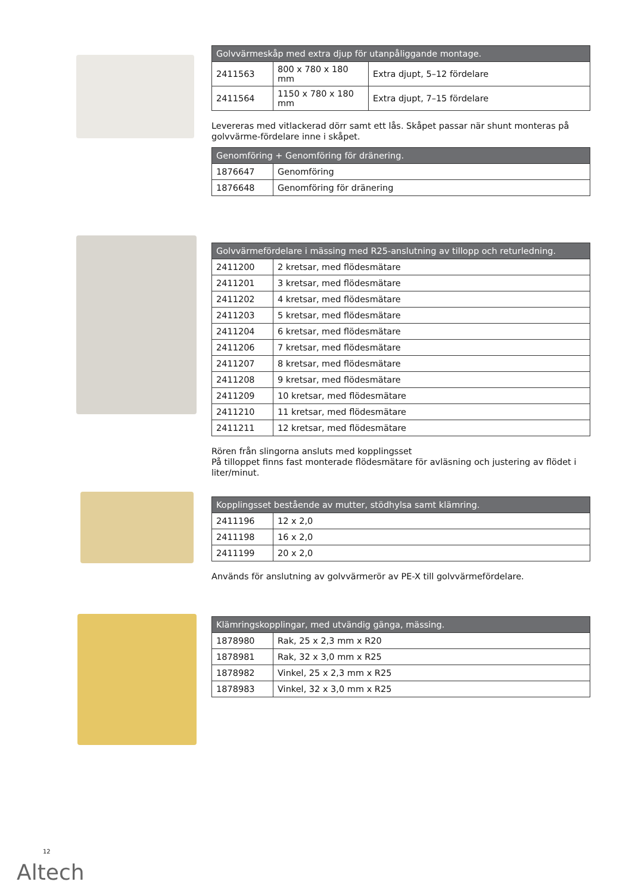| Golvvärmeskåp med extra djup för utanpåliggande montage. | | |
| --- | --- | --- |
| 2411563 | 800 x 780 x 180 mm | Extra djupt, 5–12 fördelare |
| 2411564 | 1150 x 780 x 180 mm | Extra djupt, 7–15 fördelare |
Levereras med vitlackerad dörr samt ett lås. Skåpet passar när shunt monteras på golvvärme-fördelare inne i skåpet.
| Genomföring + Genomföring för dränering. | |
| --- | --- |
| 1876647 | Genomföring |
| 1876648 | Genomföring för dränering |
| Golvvärmefördelare i mässing med R25-anslutning av tillopp och returledning. | |
| --- | --- |
| 2411200 | 2 kretsar, med flödesmätare |
| 2411201 | 3 kretsar, med flödesmätare |
| 2411202 | 4 kretsar, med flödesmätare |
| 2411203 | 5 kretsar, med flödesmätare |
| 2411204 | 6 kretsar, med flödesmätare |
| 2411206 | 7 kretsar, med flödesmätare |
| 2411207 | 8 kretsar, med flödesmätare |
| 2411208 | 9 kretsar, med flödesmätare |
| 2411209 | 10 kretsar, med flödesmätare |
| 2411210 | 11 kretsar, med flödesmätare |
| 2411211 | 12 kretsar, med flödesmätare |
Rören från slingorna ansluts med kopplingsset
På tilloppet finns fast monterade flödesmätare för avläsning och justering av flödet i liter/minut.
| Kopplingsset bestående av mutter, stödhylsa samt klämring. | |
| --- | --- |
| 2411196 | 12 x 2,0 |
| 2411198 | 16 x 2,0 |
| 2411199 | 20 x 2,0 |
Används för anslutning av golvvärmerör av PE-X till golvvärmefördelare.
| Klämringskopplingar, med utvändig gänga, mässing. | |
| --- | --- |
| 1878980 | Rak, 25 x 2,3 mm x R20 |
| 1878981 | Rak, 32 x 3,0 mm x R25 |
| 1878982 | Vinkel, 25 x 2,3 mm x R25 |
| 1878983 | Vinkel, 32 x 3,0 mm x R25 |
12
Altech